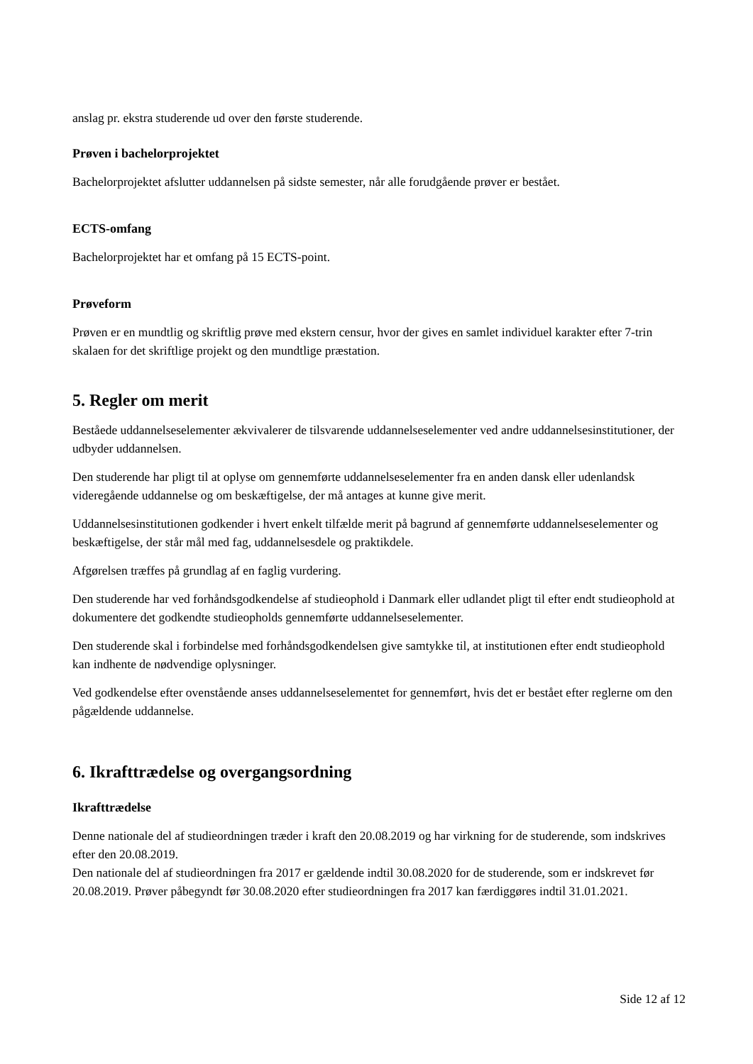anslag pr. ekstra studerende ud over den første studerende.
Prøven i bachelorprojektet
Bachelorprojektet afslutter uddannelsen på sidste semester, når alle forudgående prøver er bestået.
ECTS-omfang
Bachelorprojektet har et omfang på 15 ECTS-point.
Prøveform
Prøven er en mundtlig og skriftlig prøve med ekstern censur, hvor der gives en samlet individuel karakter efter 7-trin skalaen for det skriftlige projekt og den mundtlige præstation.
5. Regler om merit
Beståede uddannelseselementer ækvivalerer de tilsvarende uddannelseselementer ved andre uddannelsesinstitutioner, der udbyder uddannelsen.
Den studerende har pligt til at oplyse om gennemførte uddannelseselementer fra en anden dansk eller udenlandsk videregående uddannelse og om beskæftigelse, der må antages at kunne give merit.
Uddannelsesinstitutionen godkender i hvert enkelt tilfælde merit på bagrund af gennemførte uddannelseselementer og beskæftigelse, der står mål med fag, uddannelsesdele og praktikdele.
Afgørelsen træffes på grundlag af en faglig vurdering.
Den studerende har ved forhåndsgodkendelse af studieophold i Danmark eller udlandet pligt til efter endt studieophold at dokumentere det godkendte studieopholds gennemførte uddannelseselementer.
Den studerende skal i forbindelse med forhåndsgodkendelsen give samtykke til, at institutionen efter endt studieophold kan indhente de nødvendige oplysninger.
Ved godkendelse efter ovenstående anses uddannelseselementet for gennemført, hvis det er bestået efter reglerne om den pågældende uddannelse.
6. Ikrafttrædelse og overgangsordning
Ikrafttrædelse
Denne nationale del af studieordningen træder i kraft den 20.08.2019 og har virkning for de studerende, som indskrives efter den 20.08.2019.
Den nationale del af studieordningen fra 2017 er gældende indtil 30.08.2020 for de studerende, som er indskrevet før 20.08.2019. Prøver påbegyndt før 30.08.2020 efter studieordningen fra 2017 kan færdiggøres indtil 31.01.2021.
Side 12 af 12